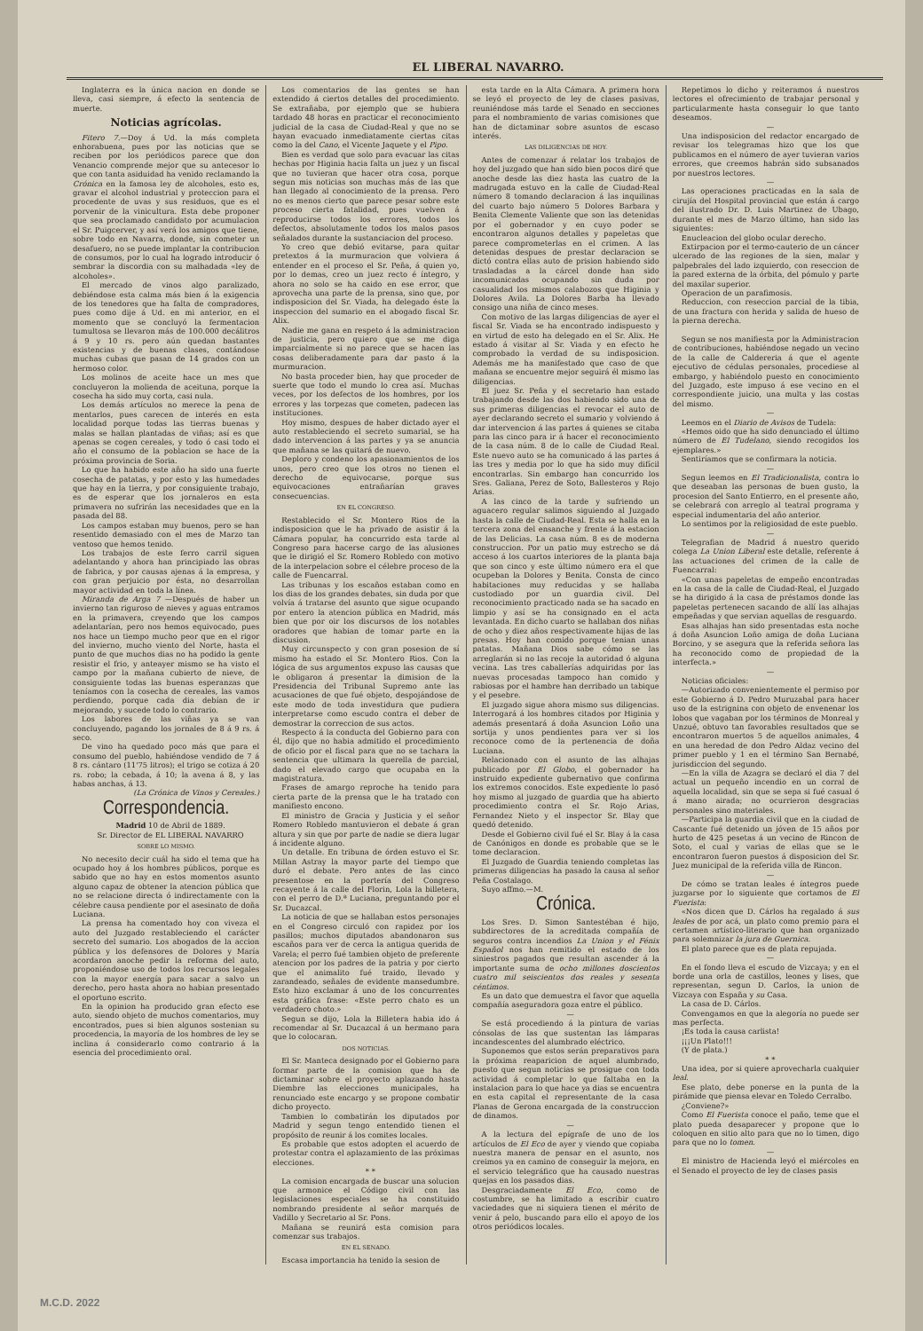EL LIBERAL NAVARRO.
Inglaterra es la única nacion en donde se lleva, casi siempre, á efecto la sentencia de muerte.
Noticias agrícolas.
Fitero 7.—Doy á Ud. la más completa enhorabuena, pues por las noticias que se reciben por los periódicos parece que don Venancio comprende mejor que su antecesor lo que con tanta asiduidad ha venido reclamando la Crónica en la famosa ley de alcoholes, esto es, gravar el alcohol industrial y proteccion para el procedente de uvas y sus residuos, que es el porvenir de la vinicultura. Esta debe proponer que sea proclamado candidato por acumulacion el Sr. Puigcerver, y así verá los amigos que tiene, sobre todo en Navarra, donde, sin cometer un desafuero, no se puede implantar la contribucion de consumos, por lo cual ha logrado introducir ó sembrar la discordia con su malhadada «ley de alcoholes».
El mercado de vinos algo paralizado, debiéndose esta calma más bien á la exigencia de los tenedores que ha falta de compradores, pues como dije á Ud. en mi anterior, en el momento que se concluyó la fermentacion tumultosa se llevaron más de 100.000 decálitros á 9 y 10 rs. pero aún quedan bastantes existencias y de buenas clases, contándose muchas cubas que pasan de 14 grados con un hermoso color.
Los molinos de aceite hace un mes que concluyeron la molienda de aceituna, porque la cosecha ha sido muy corta, casi nula.
Los demás artículos no merece la pena de mentarlos, pues carecen de interés en esta localidad porque todas las tierras buenas y malas se hallan plantadas de viñas; así es que apenas se cogen cereales, y todo ó casi todo el año el consumo de la poblacion se hace de la próxima provincia de Soria.
Lo que ha habido este año ha sido una fuerte cosecha de patatas, y por esto y las humedades que hay en la tierra, y por consiguiente trabajo, es de esperar que los jornaleros en esta primavera no sufrirán las necesidades que en la pasada del 88.
Los campos estaban muy buenos, pero se han resentido demasiado con el mes de Marzo tan ventoso que hemos tenido.
Los trabajos de este ferro carril siguen adelantando y ahora han principiado las obras de fabrica, y por causas ajenas á la empresa, y con gran perjuicio por ésta, no desarrollan mayor actividad en toda la línea.
Miranda de Arga 7 —Después de haber un invierno tan riguroso de nieves y aguas entramos en la primavera, creyendo que los campos adelantarían, pero nos hemos equivocado, pues nos hace un tiempo mucho peor que en el rigor del invierno, mucho viento del Norte, hasta el punto de que muchos dias no ha podido la gente resistir el frio, y anteayer mismo se ha visto el campo por la mañana cubierto de nieve, de consiguiente todas las buenas esperanzas que teníamos con la cosecha de cereales, las vamos perdiendo, porque cada dia debían de ir mejorando, y sucede todo lo contrario.
Los labores de las viñas ya se van concluyendo, pagando los jornales de 8 á 9 rs. á seco.
De vino ha quedado poco más que para el consumo del pueblo, habiéndose vendido de 7 á 8 rs. cántaro (11'75 litros); el trigo se cotiza á 20 rs. robo; la cebada, á 10; la avena á 8, y las habas anchas, á 13.
(La Crónica de Vinos y Cereales.)
Correspondencia.
Madrid 10 de Abril de 1889.
Sr. Director de EL LIBERAL NAVARRO
SOBRE LO MISMO.
No necesito decir cuál ha sido el tema que ha ocupado hoy á los hombres públicos, porque es sabido que no hay en estos momentos asunto alguno capaz de obtener la atencion pública que no se relacione directa ó indirectamente con la célebre causa pendiente por el asesinato de doña Luciana.
La prensa ha comentado hoy con viveza el auto del Juzgado restableciendo el carácter secreto del sumario. Los abogados de la accion pública y los defensores de Dolores y María acordaron anoche pedir la reforma del auto, proponiéndose uso de todos los recursos legales con la mayor energía para sacar a salvo un derecho, pero hasta ahora no habian presentado el oportuno escrito.
En la opinion ha producido gran efecto ese auto, siendo objeto de muchos comentarios, muy encontrados, pues si bien algunos sostenian su procedencia, la mayoría de los hombres de ley se inclina á considerarlo como contrario á la esencia del procedimiento oral.
Los comentarios de las gentes se han extendido á ciertos detalles del procedimiento. Se extrañaba, por ejemplo que se hubiera tardado 48 horas en practicar el reconocimiento judicial de la casa de Ciudad-Real y que no se hayan evacuado inmediatamente ciertas citas como la del Cano, el Vicente Jaquete y el Pipo.
Bien es verdad que solo para evacuar las citas hechas por Higinia hacia falta un juez y un fiscal que no tuvieran que hacer otra cosa, porque segun mis noticias son muchas más de las que han llegado al conocimiento de la prensa. Pero no es menos cierto que parece pesar sobre este proceso cierta fatalidad, pues vuelven á reproducirse todos los errores, todos los defectos, absolutamente todos los malos pasos señalados durante la sustanciacion del proceso.
Yo creo que debió evitarse, para quitar pretextos á la murmuracion que volviera á entender en el proceso el Sr. Peña, á quien yo, por lo demas, creo un juez recto é íntegro, y ahora no solo se ha caido en ese error, que aprovecha una parte de la prensa, sino que, por indisposicion del Sr. Viada, ha delegado éste la inspeccion del sumario en el abogado fiscal Sr. Alix.
Nadie me gana en respeto á la administracion de justicia, pero quiero que se me diga imparcialmente si no parece que se hacen las cosas deliberadamente para dar pasto á la murmuracion.
No basta proceder bien, hay que proceder de suerte que todo el mundo lo crea así. Muchas veces, por los defectos de los hombres, por los errores y las torpezas que cometen, padecen las instituciones.
Hoy mismo, despues de haber dictado ayer el auto restableciendo el secreto sumarial, se ha dado intervencion á las partes y ya se anuncia que mañana se las quitará de nuevo.
Deploro y condeno los apasionamientos de los unos, pero creo que los otros no tienen el derecho de equivocarse, porque sus equivocaciones entrañarían graves consecuencias.
EN EL CONGRESO.
Restablecido el Sr. Montero Rios de la indisposicion que le ha privado de asistir á la Cámara popular, ha concurrido esta tarde al Congreso para hacerse cargo de las alusiones que le dirigió el Sr. Romero Robledo con motivo de la interpelacion sobre el célebre proceso de la calle de Fuencarral.
Las tribunas y los escaños estaban como en los dias de los grandes debates, sin duda por que volvía á tratarse del asunto que sigue ocupando por entero la atencion pública en Madrid, más bien que por oir los discursos de los notables oradores que habian de tomar parte en la discusion.
Muy circunspecto y con gran posesion de sí mismo ha estado el Sr. Montero Rios. Con la lógica de sus argumentos expuso las causas que le obligaron á presentar la dimision de la Presidencia del Tribunal Supremo ante las acusaciones de que fué objeto, despojándose de este modo de toda investidura que pudiera interpretarse como escudo contra el deber de demostrar la correccion de sus actos.
Respecto á la conducta del Gobierno para con él, dijo que no habia admitido el procedimiento de oficio por el fiscal para que no se tachara la sentencia que ultimara la querella de parcial, dado el elevado cargo que ocupaba en la magistratura.
Frases de amargo reproche ha tenido para cierta parte de la prensa que le ha tratado con manifiesto encono.
El ministro de Gracia y Justicia y el señor Romero Robledo mantuvieron el debate á gran altura y sin que por parte de nadie se diera lugar á incidente alguno.
Un detalle. En tribuna de órden estuvo el Sr. Millan Astray la mayor parte del tiempo que duró el debate. Pero antes de las cinco presentose en la portería del Congreso recayente á la calle del Florin, Lola la billetera, con el perro de D.ª Luciana, preguntando por el Sr. Ducazcal.
La noticia de que se hallaban estos personajes en el Congreso circuló con rapidez por los pasillos; muchos diputados abandonaron sus escaños para ver de cerca la antigua querida de Varela; el perro fué tambien objeto de preferente atencion por los padres de la patria y por cierto que el animalito fué traido, llevado y zarandeado, señales de evidente mansedumbre. Esto hizo exclamar á uno de los concurrentes esta gráfica frase: «Este perro chato es un verdadero choto.»
Segun se dijo, Lola la Billetera habia ido á recomendar al Sr. Ducazcal á un hermano para que lo colocaran.
DOS NOTICIAS.
El Sr. Manteca designado por el Gobierno para formar parte de la comision que ha de dictaminar sobre el proyecto aplazando hasta Diembre las elecciones municipales, ha renunciado este encargo y se propone combatir dicho proyecto.
Tambien lo combatirán los diputados por Madrid y segun tengo entendido tienen el propósito de reunir á los comites locales.
Es probable que estos adopten el acuerdo de protestar contra el aplazamiento de las próximas elecciones.
* *
La comision encargada de buscar una solucion que armonice el Código civil con las legislaciones especiales se ha constituido nombrando presidente al señor marqués de Vadillo y Secretario al Sr. Pons.
Mañana se reunirá esta comision para comenzar sus trabajos.
EN EL SENADO.
Escasa importancia ha tenido la sesion de
esta tarde en la Alta Cámara. A primera hora se leyó el proyecto de ley de clases pasivas, reuniéndose más tarde el Senado en secciones para el nombramiento de varias comisiones que han de dictaminar sobre asuntos de escaso interés.
LAS DILIGENCIAS DE HOY.
Antes de comenzar á relatar los trabajos de hoy del juzgado que han sido bien pocos diré que anoche desde las diez hasta las cuatro de la madrugada estuvo en la calle de Ciudad-Real número 8 tomando declaracion á las inquilinas del cuarto bajo número 5 Dolores Barbara y Benita Clemente Valiente que son las detenidas por el gobernador y en cuyo poder se encontraron algunos detalles y papeletas que parece comprometerlas en el crimen. A las detenidas despues de prestar declaracion se dictó contra ellas auto de prision habiendo sido trasladadas a la cárcel donde han sido incomunicadas ocupando sin duda por casualidad los mismos calabozos que Higinia y Dolores Avila. La Dolores Barba ha llevado consigo una niña de cinco meses.
Con motivo de las largas diligencias de ayer el fiscal Sr. Viada se ha encontrado indispuesto y en virtud de esto ha delegado en el Sr. Alix. He estado á visitar al Sr. Viada y en efecto he comprobado la verdad de su indisposicion. Además me ha manifestado que caso de que mañana se encuentre mejor seguirá él mismo las diligencias.
El juez Sr. Peña y el secretario han estado trabajando desde las dos habiendo sido una de sus primeras diligencias el revocar el auto de ayer declarando secreto el sumario y volviendo á dar intervencion á las partes á quienes se citaba para las cinco para ir á hacer el reconocimiento de la casa núm. 8 de lo calle de Ciudad Real. Este nuevo auto se ha comunicado á las partes á las tres y media por lo que ha sido muy difícil encontrarlas. Sin embargo han concurrido los Sres. Galiana, Perez de Soto, Ballesteros y Rojo Arias.
A las cinco de la tarde y sufriendo un aguacero regular salimos siguiendo al Juzgado hasta la calle de Ciudad-Real. Esta se halla en la tercera zona del ensanche y frente á la estacion de las Delicias. La casa núm. 8 es de moderna construccion. Por un patio muy estrecho se dá acceso á los cuartos interiores de la planta baja que son cinco y este último número era el que ocupeban la Dolores y Benita. Consta de cinco habitaciones muy reducidas y se hallaba custodiado por un guardia civil. Del reconocimiento practicado nada se ha sacado en limpio y así se ha consignado en el acta levantada. En dicho cuarto se hallaban dos niñas de ocho y diez años respectivamente hijas de las presas. Hoy han comido porque tenian unas patatas. Mañana Dios sabe cómo se las arreglarán si no las recoje la autoridad ó alguna vecina. Las tres caballerías adquiridas por las nuevas procesadas tampoco han comido y rabiosas por el hambre han derribado un tabique y el pesebre.
El juzgado sigue ahora mismo sus diligencias. Interrogará á los hombres citados por Higinia y además presentará á doña Asuncion Loño una sortija y unos pendientes para ver si los reconoce como de la pertenencia de doña Luciana.
Relacionado con el asunto de las alhajas publicado por El Globo, el gobernador ha instruido expediente gubernativo que confirma los extremos conocidos. Este expediente lo pasó hoy mismo al juzgado de guardia que ha abierto procedimiento contra el Sr. Rojo Arias, Fernandez Nieto y el inspector Sr. Blay que quedó detenido.
Desde el Gobierno civil fué el Sr. Blay á la casa de Canónigos en donde es probable que se le tome declaracion.
El Juzgado de Guardia teniendo completas las primeras diligencias ha pasado la causa al señor Peña Costalago.
Suyo affmo.—M.
Crónica.
Los Sres. D. Simon Santestéban é hijo, subdirectores de la acreditada compañía de seguros contra incendios La Union y el Fénix Español nos han remitido el estado de los siniestros pagados que resultan ascender á la importante suma de ocho millones doscientos cuatro mil seiscientos dos reales y sesenta céntimos.
Es un dato que demuestra el favor que aquella compañía aseguradora goza entre el público.
—
Se está procediendo á la pintura de varias cónsolas de las que sustentan las lámparas incandescentes del alumbrado eléctrico.
Suponemos que estos serán preparativos para la próxima reaparicion de aquel alumbrado, puesto que segun noticias se prosigue con toda actividad á completar lo que faltaba en la instalacion para lo que hace ya dias se encuentra en esta capital el representante de la casa Planas de Gerona encargada de la construccion de dinamos.
—
A la lectura del epígrafe de uno de los artículos de El Eco de ayer y viendo que copiaba nuestra manera de pensar en el asunto, nos creimos ya en camino de conseguir la mejora, en el servicio telegráfico que ha causado nuestras quejas en los pasados dias.
Desgraciadamente El Eco, como de costumbre, se ha limitado a escribir cuatro vaciedades que ni siquiera tienen el mérito de venir á pelo, buscando para ello el apoyo de los otros periódicos locales.
Repetimos lo dicho y reiteramos á nuestros lectores el ofrecimiento de trabajar personal y particularmente hasta conseguir lo que tanto deseamos.
—
Una indisposicion del redactor encargado de revisar los telegramas hizo que los que publicamos en el número de ayer tuvieran varios errores, que creemos habrán sido subsanados por nuestros lectores.
—
Las operaciones practicadas en la sala de cirujía del Hospital provincial que están á cargo del ilustrado Dr. D. Luis Martinez de Ubago, durante el mes de Marzo último, han sido las siguientes:
Enucleacion del globo ocular derecho.
Extirpacion por el termo-cauterio de un cáncer ulcerado de las regiones de la sien, malar y palpebrales del lado izquierdo, con reseccion de la pared externa de la órbita, del pómulo y parte del maxilar superior.
Operacion de un parafimosis.
Reduccion, con reseccion parcial de la tibia, de una fractura con herida y salida de hueso de la pierna derecha.
—
Segun se nos manifiesta por la Administracion de contribuciones, habiéndose negado un vecino de la calle de Caldereria á que el agente ejecutivo de cédulas personales, procediese al embargo, y habiéndolo puesto en conocimiento del Juzgado, este impuso á ese vecino en el correspondiente juicio, una multa y las costas del mismo.
—
Leemos en el Diario de Avisos de Tudela:
«Hemos oido que ha sido denunciado el último número de El Tudelano, siendo recogidos los ejemplares.»
Sentiríamos que se confirmara la noticia.
—
Segun leemos en El Tradicionalista, contra lo que deseaban las personas de buen gusto, la procesion del Santo Entierro, en el presente año, se celebrará con arreglo al teatral programa y especial indumentaria del año anterior.
Lo sentimos por la religiosidad de este pueblo.
—
Telegrafian de Madrid á nuestro querido colega La Union Liberal este detalle, referente á las actuaciones del crimen de la calle de Fuencarral:
«Con unas papeletas de empeño encontradas en la casa de la calle de Ciudad-Real, el Juzgado se ha dirigido á la casa de préstamos donde las papeletas pertenecen sacando de allí las alhajas empeñadas y que servian aquellas de resguardo.
Esas alhajas han sido presentadas esta noche á doña Asuncion Loño amiga de doña Luciana Borcino, y se asegura que la referida señora las ha reconocido como de propiedad de la interfecta.»
—
Noticias oficiales:
—Autorizado convenientemente el permiso por este Gobierno á D. Pedro Muruzabal para hacer uso de la estrignina con objeto de envenenar los lobos que vagaban por los términos de Monreal y Unzué, obtuvo tan favorables resultados que se encontraron muertos 5 de aquellos animales, 4 en una heredad de don Pedro Aldaz vecino del primer pueblo y 1 en el término San Bernabé, jurisdiccion del segundo.
—En la villa de Azagra se declaró el dia 7 del actual un pequeño incendio en un corral de aquella localidad, sin que se sepa si fué casual ó á mano airada; no ocurrieron desgracias personales sino materiales.
—Participa la guardia civil que en la ciudad de Cascante fué detenido un jóven de 15 años por hurto de 425 pesetas á un vecino de Rincon de Soto, el cual y varias de ellas que se le encontraron fueron puestos á disposicion del Sr. Juez municipal de la referida villa de Rincon.
—
De cómo se tratan leales é íntegros puede juzgarse por lo siguiente que cortamos de El Fuerista:
«Nos dicen que D. Cárlos ha regalado á sus leales de por acá, un plato como premio para el certamen artístico-literario que han organizado para solemnizar la jura de Guernica.
El plato parece que es de plata repujada.
—
En el fondo lleva el escudo de Vizcaya; y en el borde una orla de castillos, leones y lises, que representan, segun D. Carlos, la union de Vizcaya con España y su Casa.
La casa de D. Cárlos.
Convengamos en que la alegoría no puede ser mas perfecta.
¡Es toda la causa carlista!
¡¡¡Un Plato!!!
(Y de plata.)
* *
Una idea, por si quiere aprovecharla cualquier leal.
Ese plato, debe ponerse en la punta de la pirámide que piensa elevar en Toledo Cerralbo.
¿Conviene?»
Como El Fuerista conoce el paño, teme que el plato pueda desaparecer y propone que lo coloquen en sitio alto para que no lo timen, digo para que no lo tomen.
—
El ministro de Hacienda leyó el miércoles en el Senado el proyecto de ley de clases pasis
M.C.D. 2022